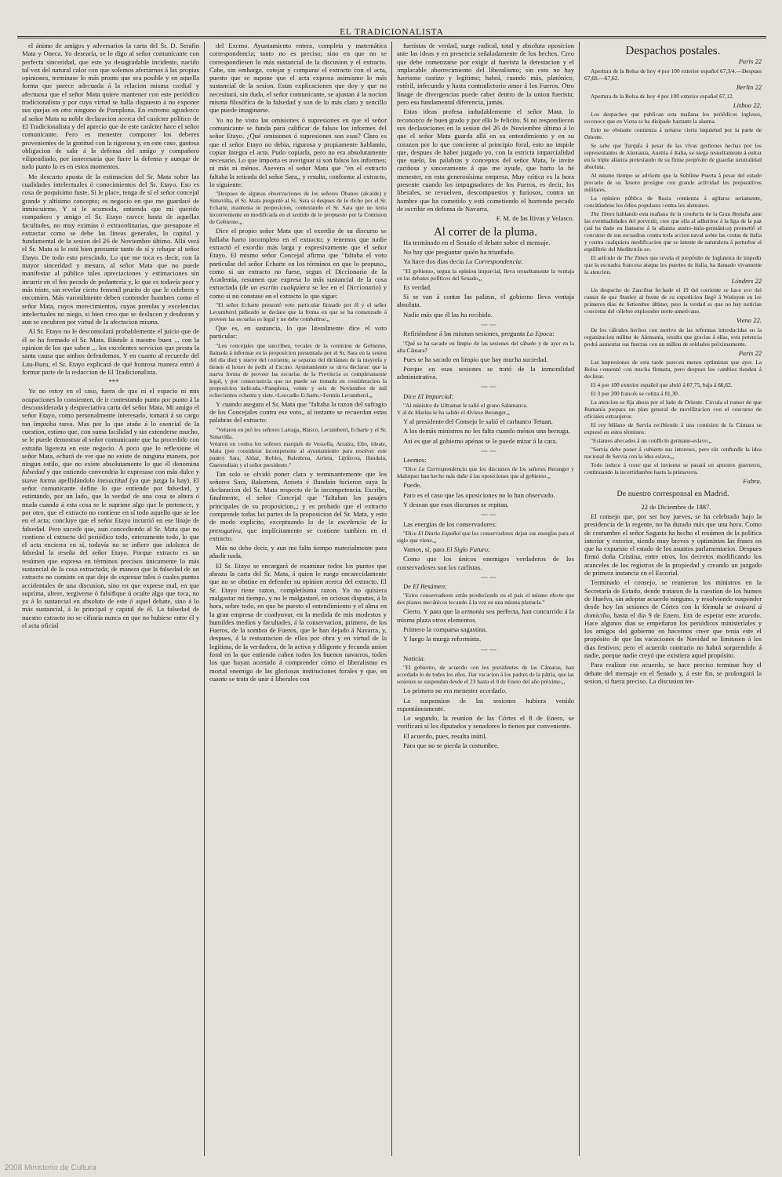EL TRADICIONALISTA
el ánimo de amigos y adversarios la carta del Sr. D. Serafin Mata y Oneca. Yo desearía, se lo digo al señor comunicante con perfecta sinceridad, que este ya desagradable incidente, nacido tal vez del natural calor con que solemos aferrarnos á las propias opiniones, terminase lo más pronto que sea posible y en aquella forma que parece adecuada á la relacion misma cordial y afectuosa que el señor Mata quiere mantener con este periódico tradicionalista y por cuya virtud se halla dispuesto á no exponer sus quejas en otro ninguno de Pamplona. En extremo agradezco al señor Mata su noble declaracion acerca del carácter político de El Tradicionalista y del aprecio que de este carácter hace el señor comunicante. Pero es menester componer los deberes provenientes de la gratitud con la rigorosa y, en este caso, gustosa obligacion de salir á la defensa del amigo y compañero vilipendiado, por innecesaria que fuere la defensa y aunque de todo punto lo es en estos momentos.
Me descarto aposta de la estimacion del Sr. Mata sobre las cualidades intelectuales ó conocimientos del Sr. Etayo. Eso es cosa de poquísimo fuste. Si le place, tenga de sí el señor concejal grande y altísimo concepto; es negocio en que me guardaré de inmiscuirme. Y si le acomoda, entienda que mi querido compañero y amigo el Sr. Etayo carece hasta de aquellas facultades, no muy eximias ó extraordinarias, que presupone el extractar como se debe las líneas generales, lo capital y fundamental de la sesion del 26 de Noviembre último. Allá verá el Sr. Mata si le está bien presumir tanto de sí y rebajar al señor Etayo. De todo esto prescindo. Lo que me toca es decir, con la mayor sinceridad y mesura, al señor Mata que no puede manifestar al público tales apreciaciones y estimaciones sin incurrir en el feo pecado de pedantería y, lo que es todavía peor y más triste, sin revelar cierto femenil prurito de que le celebren y encomien. Más varonilmente deben contender hombres como el señor Mata, cuyos merecimientos, cuyas prendas y excelencias intelectuales no niego, si bien creo que se deslucen y desdoran y aun se encubren por virtud de la afectacion misma.
Al Sr. Etayo no le desconsolará probablemente el juicio que de él se ha formado el Sr. Mata. Bástale á nuestro buen ... con la opinion de los que saben ... los excelentes servicios que presta la santa causa que ambos defendemos. Y en cuanto al recuerdo del Lau-Buru, el Sr. Etayo explicará de qué honrosa manera entró á formar parte de la redaccion de El Tradicionalista.
***
Yo no estoy en el caso, fuera de que ni el espacio ni mis ocupaciones lo consienten, de ir contestando punto por punto á la desconsiderada y despreciativa carta del señor Mata. Mi amigo el señor Etayo, como personalmente interesado, tomará á su cargo tan ímproba tarea. Mas por lo que atañe á lo esencial de la cuestion, estimo que, con suma facilidad y sin extenderse mucho, se le puede demostrar al señor comunicante que ha procedido con extraña ligereza en este negocio. A poco que lo reflexione el señor Mata, echará de ver que no existe de ninguna manera, por ningun estilo, que no existe absolutamente lo que él denomina falsedad y que entiendo convendria lo expresase con más dulce y suave forma apellidándolo inexactitud (ya que juzga la hay). El señor comunicante define lo que entiende por falsedad, y estimando, por un lado, que la verdad de una cosa se altera ó muda cuando á esta cosa se le suprime algo que le pertenece, y por otro, que el extracto no contiene en sí todo aquello que se lee en el acta; concluye que el señor Etayo incurrió en ese linaje de falsedad. Pero sucede que, aun concediendo al Sr. Mata que no contiene el extracto del periódico todo, enteramente todo, lo que el acta encierra en sí, todavía no se infiere que adolezca de falsedad la reseña del señor Etayo. Porque extracto es un resúmen que expresa en términos precisos únicamente lo más sustancial de la cosa extractada; de manera que la falsedad de un extracto no consiste en que deje de expresar tales ó cuales puntos accidentales de una discusion, sino en que exprese mal, en que suprima, altere, tergiverse ó falsifique ú oculte algo que toca, no ya á lo sustancial en absoluto de este ó aquel debate, sino á lo más sustancial, á lo principal y capital de él. La falsedad de nuestro extracto no se cifraria nunca en que no hubiese entre él y el acta oficial
del Excmo. Ayuntamiento entera, completa y matemática correspondencia; tanto no es preciso; sino en que no se correspondiesen lo más sustancial de la discusion y el extracto. Cabe, sin embargo, cotejar y comparar el extracto con el acta, puesto que se supone que el acta expresa asimismo lo más sustancial de la sesion. Estas explicaciones que doy y que no necesitará, sin duda, el señor comunicante, se ajustan á la nocion misma filosófica de la falsedad y son de lo más claro y sencillo que puede imaginarse.
Yo no he visto las omisiones ó supresiones en que el señor comunicante se funda para calificar de falsos los informes del señor Etayo. ¿Qué omisiones ó supresiones son esas? Claro es que el señor Etayo no debia, rigurosa y propiamente hablando, copiar íntegra el acta. Pudo copiarla, pero no era absolutamente necesario. Lo que importa es averiguar si son falsos los informes; ni más ni ménos. Asevera el señor Mata que "en el extracto faltaba la retirada del señor Sara,, y resulta, conforme al extracto, lo siguiente:
"Despues de algunas observaciones de los señores Obanos (alcalde) y Simavilla, el Sr. Mata preguntó al Sr. Sara si despues de lo dicho por el Sr. Echarte, mantenia su proposicion, contestando el Sr. Sara que no tenia inconveniente en modificarla en el sentido de lo propuesto por la Comision de Gobierno.,,
Dice el propio señor Mata que el exordio de su discurso se hallaba harto incompleto en el extracto; y tenemos que nadie extractó el exordio más larga y expresivamente que el señor Etayo. El mismo señor Concejal afirma que "faltaba el voto particular del señor Echarte en los términos en que lo propuso,, como si un extracto no fuese, segun el Diccionario de la Academia, resumen que expresa lo más sustancial de la cosa extractada (de un escrito cualquiera se lee en el Diccionario) y como si no constase en el extracto lo que sigue:
"El señor Echarte presentó voto particular firmado por él y el señor Lecumberri pidiendo se declare que la forma en que se ha comenzado á proveer las escuelas es legal y no debe combatirse.,,
Que es, en sustancia, lo que literalmente dice el voto particular:
"Los concejales que suscriben, vocales de la comision de Gobierno, llamada á informar en la proposicion presentada por el Sr. Sara en la sesion del dia diez y nueve del corriente, se separan del dictámen de la mayoría y tienen el honor de pedir al Excmo. Ayuntamiento se sirva declarar: que la nueva forma de proveer las escuelas de la Provincia es completamente legal, y por consecuencia que no puede ser tomada en consideracion la proposicion indicada.=Pamplona, veinte y seis de Noviembre de mil ochocientos ochenta y siete.=Leocadio Echarte.=Fermin Lecumberri.,,
Y cuando asegura el Sr. Mata que "faltaba la razon del sufragio de los Concejales contra ese voto,, al instante se recuerdan estas palabras del extracto:
"Votaron en pró los señores Larraga, Blasco, Lecumberri, Echarte y el Sr. Simavilla.
Votaron en contra los señores marqués de Vessolla, Arraiza, Elio, Idoate, Mata (por considerar incompetente al ayuntamiento para resolver este punto) Sara, Aldaz, Robles, Baleztena, Arrieta, Lipúzcoa, Ilundain, Guerendiain y el señor presidente."
Tan solo se olvidó poner clara y terminantemente que los señores Sara, Baleztena, Arrieta é Ilundain hicieron suya la declaracion del Sr. Mata respecto de la incompetencia. Escribe, finalmente, el señor Concejal que "faltaban los pasajes principales de su proposicion,,; y es probado que el extracto comprende todas las partes de la proposicion del Sr. Mata, y esto de modo explícito, exceptuando lo de la excelencia de la prerogativa, que implícitamente se contiene tambien en el extracto.
Más no debo decir, y aun me falta tiempo materialmente para añadir nada.
El Sr. Etayo se encargará de examinar todos los puntos que abraza la carta del Sr. Mata, á quien le ruego encarecidamente que no se obstine en defender su opinion acerca del extracto. El Sr. Etayo tiene razon, completísima razon. Yo no quisiera malgastar mi tiempo, y no le malgastaré, en ociosas disputas, á la hora, sobre todo, en que he puesto el entendimiento y el alma en la gran empresa de coadyuvar, en la medida de mis modestos y humildes medios y facultades, á la conservacion, primero, de los Fueros, de la sombra de Fueros, que le han dejado á Navarra, y, despues, á la restauracion de ellos por obra y en virtud de la legítima, de la verdadera, de la activa y diligente y fecunda union foral en la que entiendo caben todos los buenos navarros, todos los que hayan acertado á comprender cómo el liberalismo es mortal enemigo de las gloriosas instituciones forales y que, en cuanto se trata de unir á liberales con
fueristas de verdad, surge radical, total y absoluta oposicion ante las ideas y en presencia señaladamente de los hechos. Creo que debe comenzarse por exigir al fuerista la detestacion y el implacable aborrecimiento del liberalismo; sin esto no hay fuerismo castizo y legítimo; habrá, cuando más, platónico, estéril, infecundo y hasta contradictorio amor á los Fueros. Otro linage de divergencias puede caber dentro de la union fuerista; pero esa fundamental diferencia, jamás.
Estas ideas profesa indudablemente el señor Mata, lo reconozco de buen grado y por ello le felicito. Si no respondieron sus declaraciones en la sesion del 26 de Noviembre último á lo que el señor Mata guarda allá en su entendimiento y en su corazon por lo que concierne al principio foral, esto no impide que, despues de haber juzgado yo, con la estricta imparcialidad que suelo, las palabras y conceptos del señor Mata, le invite cariñosa y sinceramente á que me ayude, que harto lo hé menester, en esta generosísima empresa. Muy crítica es la hora presente cuando los impugnadores de los Fueros, es decir, los liberales, se revuelven, descompuestos y furiosos, contra un hombre que ha cometido y está cometiendo el horrendo pecado de escribir en defensa de Navarra.
F. M. de las Rivas y Velasco.
Al correr de la pluma.
Ha terminado en el Senado el debate sobre el mensaje.
No hay que preguntar quién ha triunfado.
Ya hace dos dias decia La Correspondencia:
"El gobierno, segun la opinion imparcial, lleva resueltamente la ventaja en las debates políticos del Senado.,,
Es verdad.
Si se van á contar las palizas, el gobierno lleva ventaja absoluta.
Nadie más que él las ha recibido.
— —
Refiriéndose á las mismas sesiones, pregunta La Epoca:
"Qué se ha sacado en limpio de las sesiones del sábado y de ayer en la alta Cámara?
Pues se ha sacado en limpio que hay mucha suciedad.
Porque en esas sesiones se trató de la inmoralidad administrativa.
— —
Dice El Imparcial:
"Al ministro de Ultramar le salió el grano Salamanca.
Y al de Marina le ha salido el divieso Beranger.,,
Y al presidente del Consejo le salió el carbunco Tetuan.
A los demás ministros no les falta cuando ménos una berruga.
Así es que al gobierno apénas se le puede mirar á la cara.
— —
Leemos:
"Dice La Correspondencia que los discursos de los señores Beranger y Maluquer han hecho más daño á las oposiciones que al gobierno.,,
Puede.
Paro es el caso que las oposiciones no lo han observado.
Y desean que esos discursos se repitan.
— —
Las energías de los conservadores:
"Dice El Diario Español que los conservadores dejan sus energías para el siglo que viene.,,
Vamos, sí; para El Siglo Futuro:
Como que los únicos enemigos verdaderos de los conservadoses son los carlistas.
— —
De El Resúmen:
"Estos conservadores están produciendo en el pais el mismo efecto que dos pianos mecánicos tocando á la vez en una misma plazuela."
Cierto. Y para que la armonia sea perfecta, han concurrido á la misma plaza otros elementos.
Primero la comparsa sagastina.
Y luego la murga reformista.
— —
Noticia:
"El gobierno, de acuerdo con los presidentes de las Cámaras, han acordado lo de todos los eños. Dar vacacion á los padres de la pátria, que las sesiones se suspendan desde el 23 hasta el 8 de Enero del año próximo.,,
Lo primero no era menester acordarlo.
La suspension de las sesiones hubiera venido espontáneamente.
Lo segundo, la reunion de las Córtes el 8 de Enero, se verificará si los diputados y senadores lo tienen por conveniente.
El acuerdo, pues, resulta inútil.
Para que no se pierda la costumbre.
Despachos postales.
Paris 22
Apertura de la Bolsa de hoy 4 por 100 exterior español 67,3/4.—Despues 67,68.—67,62.
Berlin 22
Apertura de la Bolsa de hoy 4 por 100 exterior español 67,12.
Lisboa 22.
Los despachos que publican esta mañana los periódicos ingleses, reconoce que en Viena se ha disipado bastante la alarma.
Esto no obstante comienza á notarse cierta inquietud por la parte de Oriente.
Se sabe que Turquía á pesar de las vivas gestiones hechas por los representantes de Alemania, Austria é Italia, se niega resueltamente á entrar en la triple alianza pretestando de su firme propósito de guardar neutralidad absoluta.
Al mismo tiempo se advierte que la Sublime Puerta á pesar del estado precario de su Tesoro prosigue con grande actividad los preparativos militares.
La opinion pública de Rusia comienza á agitarse seriamente, concitándose los ódios populares contra los alemanes.
The Times hablando esta mañana de la conducta de la Gran Bretaña ante las eventualidades del porvenir, cree que ella al adherirse á la liga de la paz (así ha dado en llamarse á la alianza austro-itala-germánica) prometió el concurso de sus escuadras contra toda accion naval sobre las costas de Italia y contra cualquiera modificacion que se intente de naturaleza á perturbar el equilibrio del Mediterrán eo.
El artículo de The Times que revela el propósito de Inglaterra de impedir que la escuadra francesa ataque los puertos de Italia, ha llamado vivamente la atencion.
Lóndres 22
Un despacho de Zancibar fechado el 19 del corriente se hace eco del rumor de que Stanley al frente de su expedicion llegó á Wadayen en los primeros dias de Setiembre último; pero la verdad es que no hay noticias concretas del célebre explorador norte-americano.
Viena 22.
De los cálculos hechos con motivo de las reformas introducidas en la organizacion militar de Alemania, resulta que gracias á ellas, esta potencia podrá aumentar sus fuerzas con un millon de soldados próximamente.
Paris 22
Las impresiones de esta tarde parecen menos optimistas que ayer. La Bolsa comenzó con mucha firmeza, pero despues los cambios tienden á declinar.
El 4 por 100 exterior español que abrió á 67,75, baja á 66,62.
El 3 por 200 francés se cotiza á 81,30.
La atencion se fija ahora por el lado de Oriente. Circula el rumor de que Rumania prepara un plan general de movilizacion con el concurso de oficiales extranjeros.
El rey Milano de Servia recibiendo á una comision de la Cámara se expresó en estos términos:
"Estamos abocados á un conflicto germano-eslavo.,,
"Servia debe poner á cubierto sus intereses, pero sin confundir la idea nacional de Servia con la idea eslava.,,
Todo induce á creer que el invierno se pasará en aprestos guerreros, continuando la incertidumbre hasta la primavera.
Fabra.
De nuestro corresponsal en Madrid.
22 de Diciembre de 1887.
El consejo que, por ser hoy jueves, se ha celebrado bajo la presidencia de la regente, no ha durado más que una hora. Como de costumbre el señor Sagasta ha hecho el resúmen de la política interior y exterior, siendo muy breves y optimistas las frases en que ha expuesto el estado de los asuntos parlamentarios. Despues firmó doña Cristina, entre otros, los decretos modificando los aranceles de los registros de la propiedad y creando un juzgado de primera instancia en el Escorial.
Terminado el consejo, se reunieron los ministros en la Secretaría de Estado, dende trataron de la cuestion de los humos de Huelva, sin adoptar acuerdo ninguno, y resolviendo suspender desde hoy las sesiones de Córtes con la fórmula se avisará á domicilio, hasta el dia 9 de Enero. Era de esperar este acuerdo. Hace algunos dias se empeñaron los periódicos ministeriales y los amigos del gobierno en hacernos creer que tenia este el propósito de que las vacaciones de Navidad se limitasen á los dias festivos; pero el acuerdo contrario no habrá sorprendido á nadie, porque nadie creyó que existiera aquel propósito.
Para realizar ese acuerdo, se hace preciso terminar hoy el debate del mensaje en el Senado y, á este fin, se prolongará la sesion, si fuera preciso. La discusion ter-
2008 Ministerio de Cultura